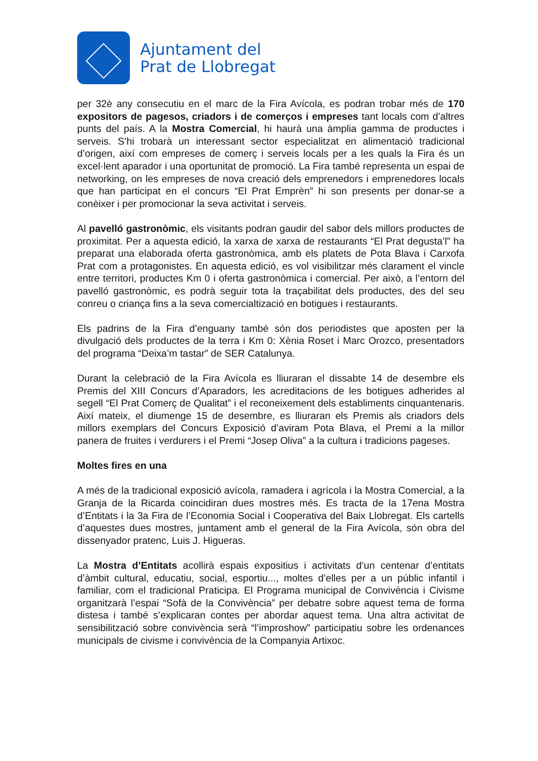Ajuntament del
Prat de Llobregat
per 32è any consecutiu en el marc de la Fira Avícola, es podran trobar més de 170 expositors de pagesos, criadors i de comerços i empreses tant locals com d’altres punts del país. A la Mostra Comercial, hi haurà una àmplia gamma de productes i serveis. S’hi trobarà un interessant sector especialitzat en alimentació tradicional d’origen, així com empreses de comerç i serveis locals per a les quals la Fira és un excel·lent aparador i una oportunitat de promoció. La Fira també representa un espai de networking, on les empreses de nova creació dels emprenedors i emprenedores locals que han participat en el concurs “El Prat Emprèn” hi son presents per donar-se a conèixer i per promocionar la seva activitat i serveis.
Al pavelló gastronòmic, els visitants podran gaudir del sabor dels millors productes de proximitat. Per a aquesta edició, la xarxa de xarxa de restaurants “El Prat degusta’l” ha preparat una elaborada oferta gastronòmica, amb els platets de Pota Blava i Carxofa Prat com a protagonistes. En aquesta edició, es vol visibilitzar més clarament el vincle entre territori, productes Km 0 i oferta gastronòmica i comercial. Per això, a l’entorn del pavelló gastronòmic, es podrà seguir tota la traçabilitat dels productes, des del seu conreu o criança fins a la seva comercialtizació en botigues i restaurants.
Els padrins de la Fira d’enguany també són dos periodistes que aposten per la divulgació dels productes de la terra i Km 0: Xènia Roset i Marc Orozco, presentadors del programa “Deixa’m tastar” de SER Catalunya.
Durant la celebració de la Fira Avícola es lliuraran el dissabte 14 de desembre els Premis del XIII Concurs d’Aparadors, les acreditacions de les botigues adherides al segell “El Prat Comerç de Qualitat” i el reconeixement dels establiments cinquantenaris. Així mateix, el diumenge 15 de desembre, es lliuraran els Premis als criadors dels millors exemplars del Concurs Exposició d’aviram Pota Blava, el Premi a la millor panera de fruites i verdurers i el Premi “Josep Oliva” a la cultura i tradicions pageses.
Moltes fires en una
A més de la tradicional exposició avícola, ramadera i agrícola i la Mostra Comercial, a la Granja de la Ricarda coincidiran dues mostres més. Es tracta de la 17ena Mostra d’Entitats i la 3a Fira de l’Economia Social i Cooperativa del Baix Llobregat. Els cartells d’aquestes dues mostres, juntament amb el general de la Fira Avícola, són obra del dissenyador pratenc, Luis J. Higueras.
La Mostra d’Entitats acollirà espais expositius i activitats d’un centenar d’entitats d’àmbit cultural, educatiu, social, esportiu..., moltes d’elles per a un públic infantil i familiar, com el tradicional Praticipa. El Programa municipal de Convivència i Civisme organitzarà l’espai “Sofà de la Convivència” per debatre sobre aquest tema de forma distesa i també s’explicaran contes per abordar aquest tema. Una altra activitat de sensibilització sobre convivència serà “l’improshow” participatiu sobre les ordenances municipals de civisme i convivència de la Companyia Artixoc.